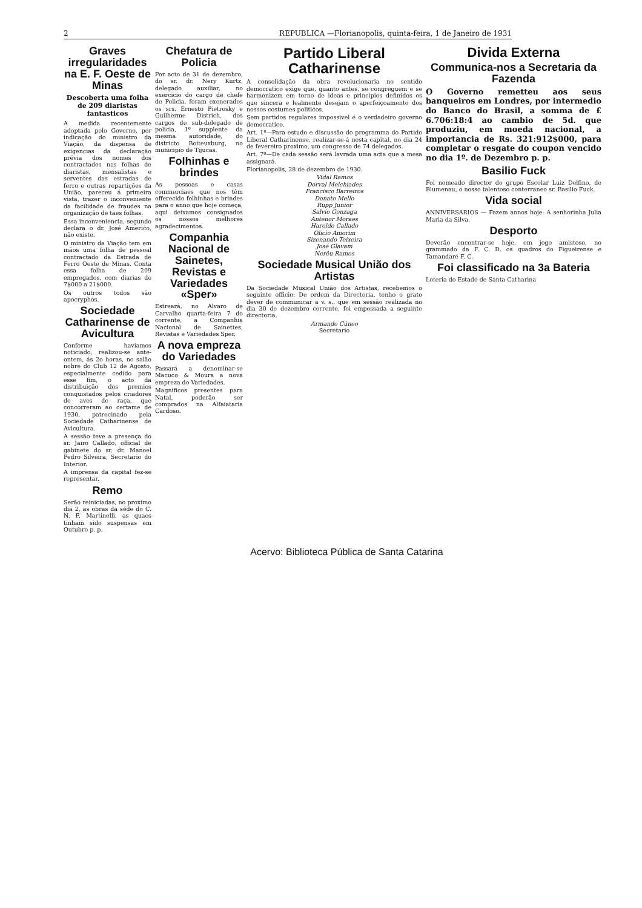2 REPUBLICA —Florianopolis, quinta-feira, 1 de Janeiro de 1931
Graves irregularidades na E. F. Oeste de Minas
Descoberta uma folha de 209 diaristas fantasticos
A medida recentemente adoptada pelo Governo, por indicação do ministro da Viação, da dispensa de exigencias da declaração prévia dos nomes dos contractados nas folhas de diaristas, mensalistas e serventes das estradas de ferro e outras repartições da União, pareceu á primeira vista, trazer o inconveniente da facilidade de fraudes na organização de taes folhas.
Essa inconveniencia, segundo declara o dr. José Americo, não existe.
O ministro da Viação tem em mãos uma folha de pessoal contractado da Estrada de Ferro Oeste de Minas. Conta essa folha de 209 empregados, com diarias de 7$000 a 21$000.
Os outros todos são apocryphos.
Sociedade Catharinense de Avicultura
Conforme haviamos noticiado, realizou-se ante-ontem, ás 2o horas, no salão nobre do Club 12 de Agosto, especialmente cedido para esse fim, o acto da distribuição dos premios conquistados pelos criadores de aves de raça, que concorreram ao certame de 1930, patrocinado pela Sociedade Catharinense de Avicultura.
A sessão teve a presença do sr. Jairo Callado, official de gabinete do sr. dr. Manoel Pedro Silveira, Secretario do Interior.
A imprensa da capital fez-se representar.
Remo
Serão reiniciadas, no proximo dia 2, as obras da séde do C. N. F. Martinelli, as quaes tinham sido suspensas em Outubro p. p.
Chefatura de Policia
Por acto de 31 de dezembro, do sr. dr. Nery Kurtz, delegado auxiliar, no exercicio do cargo de chefe de Policia, foram exonerados os srs. Ernesto Pietrosky e Guilherme Districh, dos cargos de sub-delegado de policia, 1º supplente da mesma autoridade, do districto Boiteuxburg, no municipio de Tijucas.
Folhinhas e brindes
As pessoas e casas commerciaes que nos têm offerecido folhinhas e brindes para o anno que hoje começa, aqui deixamos consignados os nossos melhores agradecimentos.
Companhia Nacional de Sainetes, Revistas e Variedades «Sper»
Estreará, no Alvaro de Carvalho quarta-feira 7 do corrente, a Companhia Nacional de Sainettes, Revistas e Variedades Sper.
A nova empreza do Variedades
Passará a denominar-se Macuco & Moura a nova empreza do Variedades.
Magnificos presentes para Natal, poderão ser comprados na Alfaiataria Cardoso.
Partido Liberal Catharinense
A consolidação da obra revolucionaria no sentido democratico exige que, quanto antes, se congreguem e se harmonizem em torno de ideas e principios definidos os que sincera e lealmente desejam o aperfeiçoamento dos nossos costumes politicos.
Sem partidos regulares impossivel é o verdadeiro governo democratico.
Art. 1º—Para estudo e discussão do programma do Partido Liberal Catharinense, realizar-se-á nesta capital, no dia 24 de fevereiro proximo, um congresso de 74 delegados.
Art. 7º—De cada sessão será lavrada uma acta que a mesa assignará.
Florianopolis, 28 de dezembro de 1930.
Vidal Ramos
Dorval Melchiades
Francisco Barreiros
Donato Mello
Rupp Junior
Salvio Gonzaga
Antenor Moraes
Haroldo Callado
Olicio Amorim
Sizenando Teixeira
José Glavam
Nerêu Ramos
Sociedade Musical União dos Artistas
Da Sociedade Musical União dos Artistas, recebemos o seguinte officio: De ordem da Directoria, tenho o grato dever de communicar a v. s., que em sessão realizada no dia 30 de dezembro corrente, foi empossada a seguinte directoria.
Armando Cúneo
Secretario
Divida Externa
Communica-nos a Secretaria da Fazenda
O Governo remetteu aos seus banqueiros em Londres, por intermedio do Banco do Brasil, a somma de £ 6.706:18:4 ao cambio de 5d. que produziu, em moeda nacional, a importancia de Rs. 321:912$000, para completar o resgate do coupon vencido no dia 1º. de Dezembro p. p.
Basilio Fuck
Foi nomeado director do grupo Escolar Luiz Delfino, de Blumenau, o nosso talentoso conterraneo sr. Basilio Fuck.
Vida social
ANNIVERSARIOS — Fazem annos hoje: A senhorinha Julia Maria da Silva.
Desporto
Deverão encontrar-se hoje, em jogo amistoso, no grammado da F. C. D. os quadros do Figueirense e Tamandaré F. C.
Foi classificado na 3a Bateria
Loteria do Estado de Santa Catharina
Acervo: Biblioteca Pública de Santa Catarina